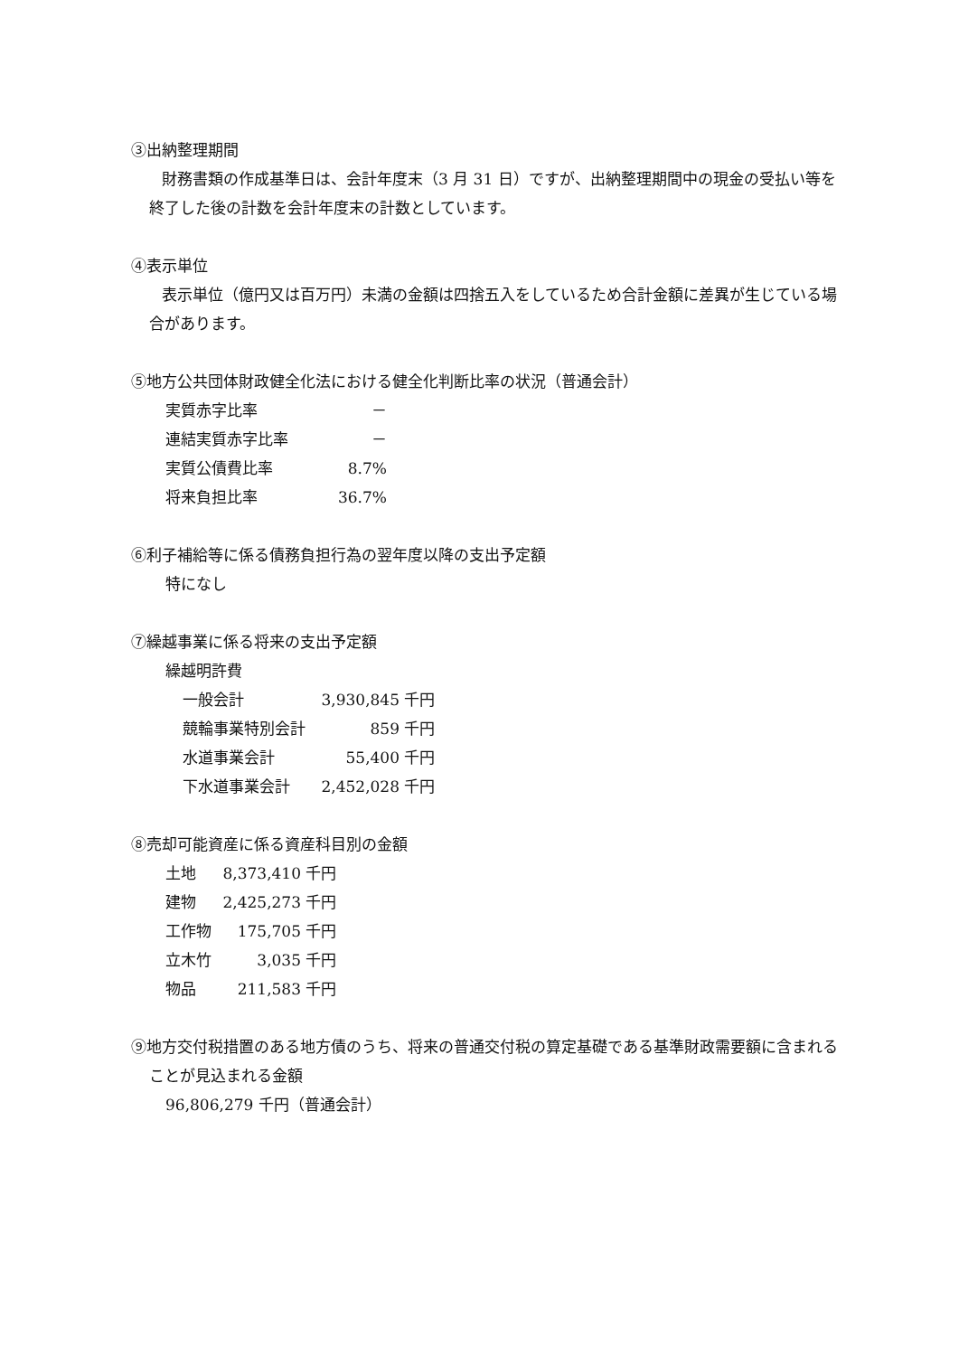③出納整理期間
　　財務書類の作成基準日は、会計年度末（3 月 31 日）ですが、出納整理期間中の現金の受払い等を終了した後の計数を会計年度末の計数としています。
④表示単位
　　表示単位（億円又は百万円）未満の金額は四捨五入をしているため合計金額に差異が生じている場合があります。
⑤地方公共団体財政健全化法における健全化判断比率の状況（普通会計）
| 実質赤字比率 | － |
| 連結実質赤字比率 | － |
| 実質公債費比率 | 8.7% |
| 将来負担比率 | 36.7% |
⑥利子補給等に係る債務負担行為の翌年度以降の支出予定額
特になし
⑦繰越事業に係る将来の支出予定額
繰越明許費
| 一般会計 | 3,930,845 | 千円 |
| 競輪事業特別会計 | 859 | 千円 |
| 水道事業会計 | 55,400 | 千円 |
| 下水道事業会計 | 2,452,028 | 千円 |
⑧売却可能資産に係る資産科目別の金額
| 土地 | 8,373,410 | 千円 |
| 建物 | 2,425,273 | 千円 |
| 工作物 | 175,705 | 千円 |
| 立木竹 | 3,035 | 千円 |
| 物品 | 211,583 | 千円 |
⑨地方交付税措置のある地方債のうち、将来の普通交付税の算定基礎である基準財政需要額に含まれることが見込まれる金額
96,806,279 千円（普通会計）